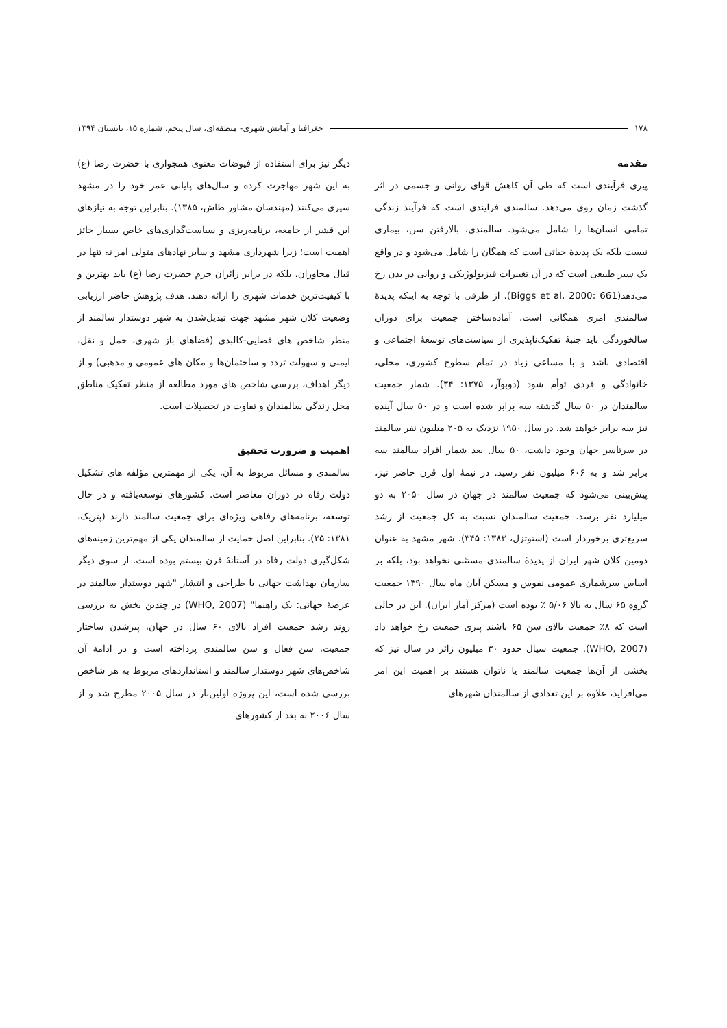۱۷۸ جغرافیا و آمایش شهری- منطقه‌ای، سال پنجم، شماره ۱۵، تابستان ۱۳۹۴
مقدمه
پیری فرآیندی است که طی آن کاهش قوای روانی و جسمی در اثر گذشت زمان روی می‌دهد. سالمندی فرایندی است که فرآیند زندگی تمامی انسان‌ها را شامل می‌شود. سالمندی، بالارفتن سن، بیماری نیست بلکه یک پدیدهٔ حیاتی است که همگان را شامل می‌شود و در واقع یک سیر طبیعی است که در آن تغییرات فیزیولوژیکی و روانی در بدن رخ می‌دهد(Biggs et al, 2000: 661). از طرفی با توجه به اینکه پدیدهٔ سالمندی امری همگانی است، آماده‌ساختن جمعیت برای دوران سالخوردگی باید جنبهٔ تفکیک‌ناپذیری از سیاست‌های توسعهٔ اجتماعی و اقتصادی باشد و با مساعی زیاد در تمام سطوح کشوری، محلی، خانوادگی و فردی توأم شود (دوبوآر، ۱۳۷۵: ۳۴). شمار جمعیت سالمندان در ۵۰ سال گذشته سه برابر شده است و در ۵۰ سال آینده نیز سه برابر خواهد شد. در سال ۱۹۵۰ نزدیک به ۲۰۵ میلیون نفر سالمند در سرتاسر جهان وجود داشت، ۵۰ سال بعد شمار افراد سالمند سه برابر شد و به ۶۰۶ میلیون نفر رسید. در نیمهٔ اول قرن حاضر نیز، پیش‌بینی می‌شود که جمعیت سالمند در جهان در سال ۲۰۵۰ به دو میلیارد نفر برسد. جمعیت سالمندان نسبت به کل جمعیت از رشد سریع‌تری برخوردار است (استوتزل، ۱۳۸۳: ۳۴۵). شهر مشهد به عنوان دومین کلان شهر ایران از پدیدهٔ سالمندی مستثنی نخواهد بود، بلکه بر اساس سرشماری عمومی نفوس و مسکن آبان ماه سال ۱۳۹۰ جمعیت گروه ۶۵ سال به بالا ۵/۰۶ ٪ بوده است (مرکز آمار ایران). این در حالی است که ۸٪ جمعیت بالای سن ۶۵ باشند پیری جمعیت رخ خواهد داد (WHO, 2007). جمعیت سیال حدود ۳۰ میلیون زائر در سال نیز که بخشی از آن‌ها جمعیت سالمند یا ناتوان هستند بر اهمیت این امر می‌افزاید، علاوه بر این تعدادی از سالمندان شهرهای
دیگر نیز برای استفاده از فیوضات معنوی همجواری با حضرت رضا (ع) به این شهر مهاجرت کرده و سال‌های پایانی عمر خود را در مشهد سپری می‌کنند (مهندسان مشاور طاش، ۱۳۸۵). بنابراین توجه به نیازهای این قشر از جامعه، برنامه‌ریزی و سیاست‌گذاری‌های خاص بسیار حائز اهمیت است؛ زیرا شهرداری مشهد و سایر نهادهای متولی امر نه تنها در قبال مجاوران، بلکه در برابر زائران حرم حضرت رضا (ع) باید بهترین و با کیفیت‌ترین خدمات شهری را ارائه دهند. هدف پژوهش حاضر ارزیابی وضعیت کلان شهر مشهد جهت تبدیل‌شدن به شهر دوستدار سالمند از منظر شاخص های فضایی-کالبدی (فضاهای باز شهری، حمل و نقل، ایمنی و سهولت تردد و ساختمان‌ها و مکان های عمومی و مذهبی) و از دیگر اهداف، بررسی شاخص های مورد مطالعه از منظر تفکیک مناطق محل زندگی سالمندان و تفاوت در تحصیلات است.
اهمیت و ضرورت تحقیق
سالمندی و مسائل مربوط به آن، یکی از مهمترین مؤلفه های تشکیل دولت رفاه در دوران معاصر است. کشورهای توسعه‌یافته و در حال توسعه، برنامه‌های رفاهی ویژه‌ای برای جمعیت سالمند دارند (پتریک، ۱۳۸۱: ۳۵). بنابراین اصل حمایت از سالمندان یکی از مهم‌ترین زمینه‌های شکل‌گیری دولت رفاه در آستانهٔ قرن بیستم بوده است. از سوی دیگر سازمان بهداشت جهانی با طراحی و انتشار "شهر دوستدار سالمند در عرصهٔ جهانی: یک راهنما" (WHO, 2007) در چندین بخش به بررسی روند رشد جمعیت افراد بالای ۶۰ سال در جهان، پیرشدن ساختار جمعیت، سن فعال و سن سالمندی پرداخته است و در ادامهٔ آن شاخص‌های شهر دوستدار سالمند و استانداردهای مربوط به هر شاخص بررسی شده است، این پروژه اولین‌بار در سال ۲۰۰۵ مطرح شد و از سال ۲۰۰۶ به بعد از کشورهای